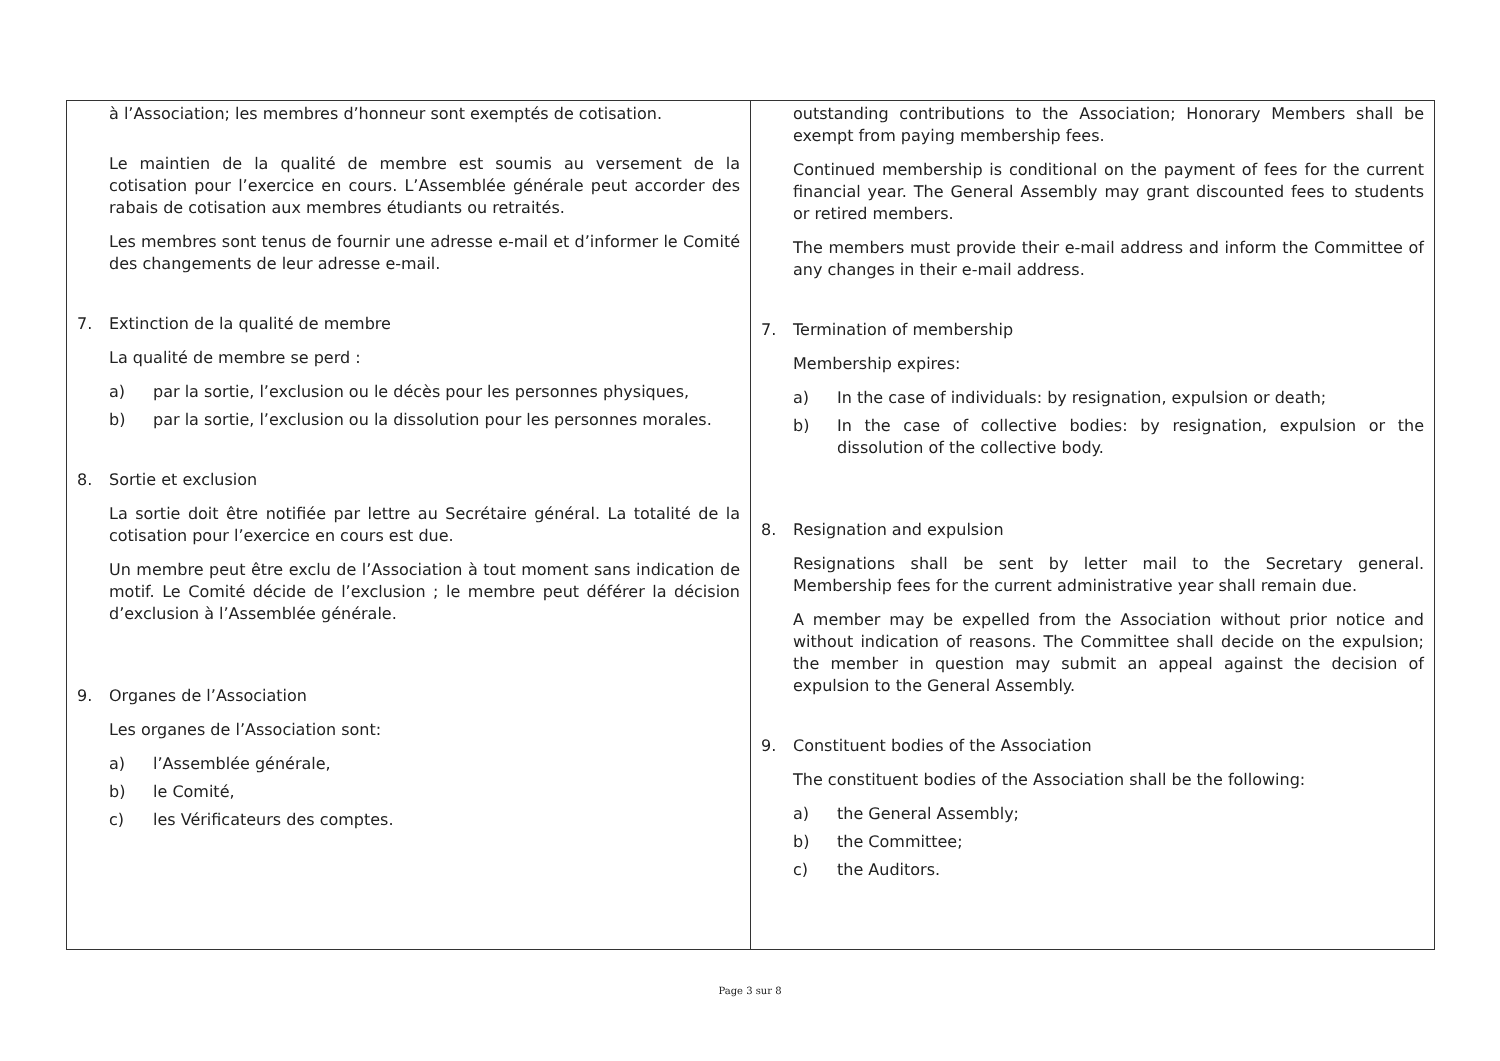| à l’Association; les membres d’honneur sont exemptés de cotisation. Le maintien de la qualité de membre est soumis au versement de la cotisation pour l’exercice en cours. L’Assemblée générale peut accorder des rabais de cotisation aux membres étudiants ou retraités. Les membres sont tenus de fournir une adresse e-mail et d’informer le Comité des changements de leur adresse e-mail. 7. Extinction de la qualité de membre La qualité de membre se perd : a) par la sortie, l’exclusion ou le décès pour les personnes physiques, b) par la sortie, l’exclusion ou la dissolution pour les personnes morales. 8. Sortie et exclusion La sortie doit être notifiée par lettre au Secrétaire général. La totalité de la cotisation pour l’exercice en cours est due. Un membre peut être exclu de l’Association à tout moment sans indication de motif. Le Comité décide de l’exclusion ; le membre peut déférer la décision d’exclusion à l’Assemblée générale. 9. Organes de l’Association Les organes de l’Association sont: a) l’Assemblée générale, b) le Comité, c) les Vérificateurs des comptes. | outstanding contributions to the Association; Honorary Members shall be exempt from paying membership fees. Continued membership is conditional on the payment of fees for the current financial year. The General Assembly may grant discounted fees to students or retired members. The members must provide their e-mail address and inform the Committee of any changes in their e-mail address. 7. Termination of membership Membership expires: a) In the case of individuals: by resignation, expulsion or death; b) In the case of collective bodies: by resignation, expulsion or the dissolution of the collective body. 8. Resignation and expulsion Resignations shall be sent by letter mail to the Secretary general. Membership fees for the current administrative year shall remain due. A member may be expelled from the Association without prior notice and without indication of reasons. The Committee shall decide on the expulsion; the member in question may submit an appeal against the decision of expulsion to the General Assembly. 9. Constituent bodies of the Association The constituent bodies of the Association shall be the following: a) the General Assembly; b) the Committee; c) the Auditors. |
Page 3 sur 8